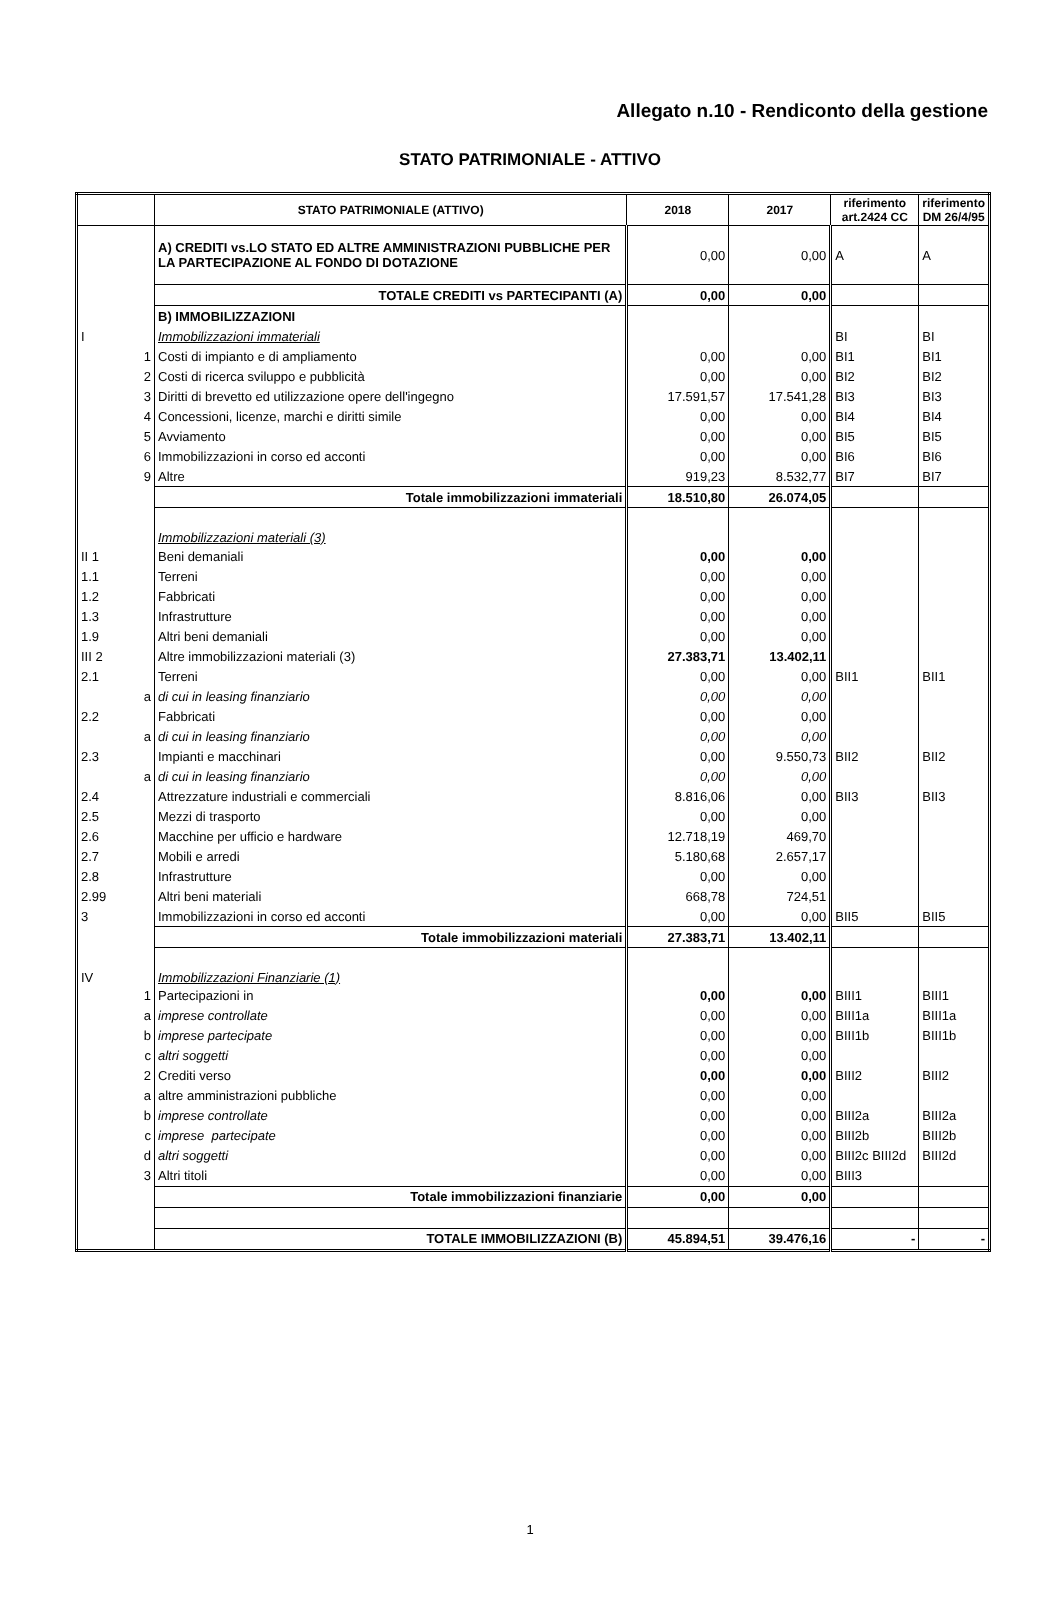Allegato n.10 - Rendiconto della gestione
STATO PATRIMONIALE - ATTIVO
| | STATO PATRIMONIALE (ATTIVO) | 2018 | 2017 | riferimento art.2424 CC | riferimento DM 26/4/95 |
| --- | --- | --- | --- | --- | --- |
| | A) CREDITI vs.LO STATO ED ALTRE AMMINISTRAZIONI PUBBLICHE PER LA PARTECIPAZIONE AL FONDO DI DOTAZIONE | 0,00 | 0,00 | A | A |
| | TOTALE CREDITI vs PARTECIPANTI (A) | 0,00 | 0,00 | | |
| | B) IMMOBILIZZAZIONI | | | | |
| I | Immobilizzazioni immateriali | | | BI | BI |
| 1 | Costi di impianto e di ampliamento | 0,00 | 0,00 | BI1 | BI1 |
| 2 | Costi di ricerca sviluppo e pubblicità | 0,00 | 0,00 | BI2 | BI2 |
| 3 | Diritti di brevetto ed utilizzazione opere dell'ingegno | 17.591,57 | 17.541,28 | BI3 | BI3 |
| 4 | Concessioni, licenze, marchi e diritti simile | 0,00 | 0,00 | BI4 | BI4 |
| 5 | Avviamento | 0,00 | 0,00 | BI5 | BI5 |
| 6 | Immobilizzazioni in corso ed acconti | 0,00 | 0,00 | BI6 | BI6 |
| 9 | Altre | 919,23 | 8.532,77 | BI7 | BI7 |
| | Totale immobilizzazioni immateriali | 18.510,80 | 26.074,05 | | |
| | Immobilizzazioni materiali (3) | | | | |
| II 1 | Beni demaniali | 0,00 | 0,00 | | |
| 1.1 | Terreni | 0,00 | 0,00 | | |
| 1.2 | Fabbricati | 0,00 | 0,00 | | |
| 1.3 | Infrastrutture | 0,00 | 0,00 | | |
| 1.9 | Altri beni demaniali | 0,00 | 0,00 | | |
| III 2 | Altre immobilizzazioni materiali (3) | 27.383,71 | 13.402,11 | | |
| 2.1 | Terreni | 0,00 | 0,00 | BII1 | BII1 |
| a | di cui in leasing finanziario | 0,00 | 0,00 | | |
| 2.2 | Fabbricati | 0,00 | 0,00 | | |
| a | di cui in leasing finanziario | 0,00 | 0,00 | | |
| 2.3 | Impianti e macchinari | 0,00 | 9.550,73 | BII2 | BII2 |
| a | di cui in leasing finanziario | 0,00 | 0,00 | | |
| 2.4 | Attrezzature industriali e commerciali | 8.816,06 | 0,00 | BII3 | BII3 |
| 2.5 | Mezzi di trasporto | 0,00 | 0,00 | | |
| 2.6 | Macchine per ufficio e hardware | 12.718,19 | 469,70 | | |
| 2.7 | Mobili e arredi | 5.180,68 | 2.657,17 | | |
| 2.8 | Infrastrutture | 0,00 | 0,00 | | |
| 2.99 | Altri beni materiali | 668,78 | 724,51 | | |
| 3 | Immobilizzazioni in corso ed acconti | 0,00 | 0,00 | BII5 | BII5 |
| | Totale immobilizzazioni materiali | 27.383,71 | 13.402,11 | | |
| IV | Immobilizzazioni Finanziarie (1) | | | | |
| 1 | Partecipazioni in | 0,00 | 0,00 | BIII1 | BIII1 |
| a | imprese controllate | 0,00 | 0,00 | BIII1a | BIII1a |
| b | imprese partecipate | 0,00 | 0,00 | BIII1b | BIII1b |
| c | altri soggetti | 0,00 | 0,00 | | |
| 2 | Crediti verso | 0,00 | 0,00 | BIII2 | BIII2 |
| a | altre amministrazioni pubbliche | 0,00 | 0,00 | | |
| b | imprese controllate | 0,00 | 0,00 | BIII2a | BIII2a |
| c | imprese partecipate | 0,00 | 0,00 | BIII2b | BIII2b |
| d | altri soggetti | 0,00 | 0,00 | BIII2c BIII2d | BIII2d |
| 3 | Altri titoli | 0,00 | 0,00 | BIII3 | |
| | Totale immobilizzazioni finanziarie | 0,00 | 0,00 | | |
| | TOTALE IMMOBILIZZAZIONI (B) | 45.894,51 | 39.476,16 | - | - |
1